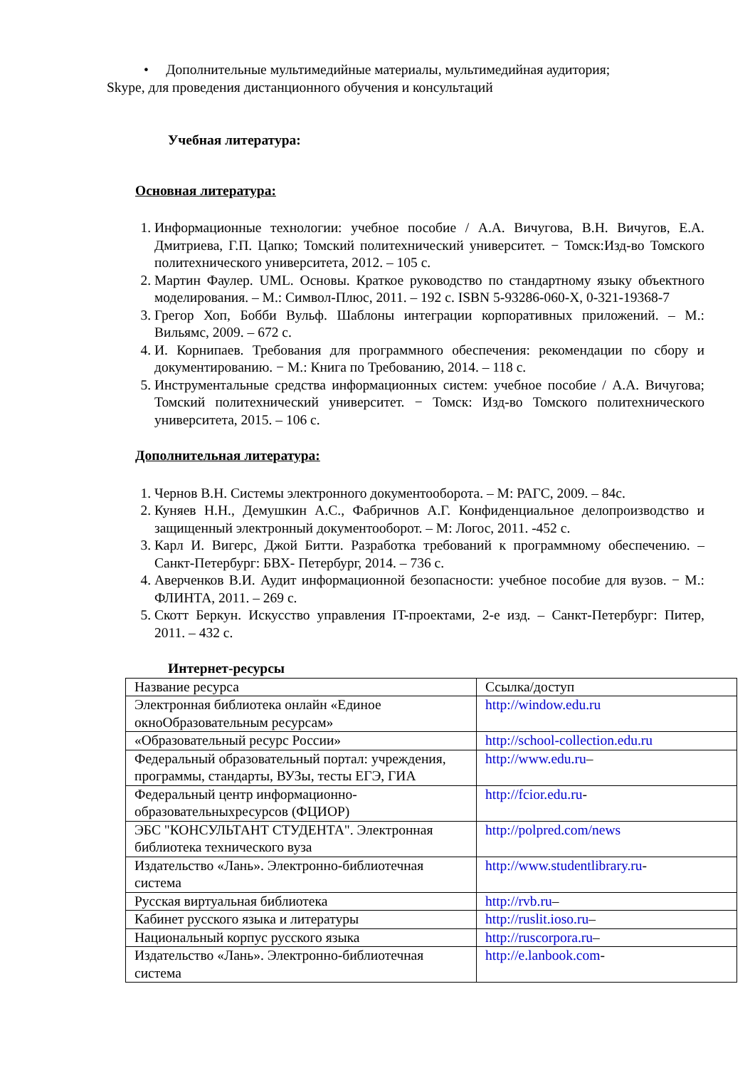• Дополнительные мультимедийные материалы, мультимедийная аудитория;
Skype, для проведения дистанционного обучения и консультаций
Учебная литература:
Основная литература:
1. Информационные технологии: учебное пособие / А.А. Вичугова, В.Н. Вичугов, Е.А. Дмитриева, Г.П. Цапко; Томский политехнический университет. − Томск:Изд-во Томского политехнического университета, 2012. – 105 с.
2. Мартин Фаулер. UML. Основы. Краткое руководство по стандартному языку объектного моделирования. – М.: Символ-Плюс, 2011. – 192 с. ISBN 5-93286-060-X, 0-321-19368-7
3. Грегор Хоп, Бобби Вульф. Шаблоны интеграции корпоративных приложений. – М.: Вильямс, 2009. – 672 с.
4. И. Корнипаев. Требования для программного обеспечения: рекомендации по сбору и документированию. − М.: Книга по Требованию, 2014. – 118 с.
5. Инструментальные средства информационных систем: учебное пособие / А.А. Вичугова; Томский политехнический университет. − Томск: Изд-во Томского политехнического университета, 2015. – 106 с.
Дополнительная литература:
1. Чернов В.Н. Системы электронного документооборота. – М: РАГС, 2009. – 84с.
2. Куняев Н.Н., Демушкин А.С., Фабричнов А.Г. Конфиденциальное делопроизводство и защищенный электронный документооборот. – М: Логос, 2011. -452 с.
3. Карл И. Вигерс, Джой Битти. Разработка требований к программному обеспечению. – Санкт-Петербург: БВХ- Петербург, 2014. – 736 с.
4. Аверченков В.И. Аудит информационной безопасности: учебное пособие для вузов. − М.: ФЛИНТА, 2011. – 269 с.
5. Скотт Беркун. Искусство управления IT-проектами, 2-е изд. – Санкт-Петербург: Питер, 2011. – 432 с.
Интернет-ресурсы
| Название ресурса | Ссылка/доступ |
| Электронная библиотека онлайн «Единое окноОбразовательным ресурсам» | http://window.edu.ru |
| «Образовательный ресурс России» | http://school-collection.edu.ru |
| Федеральный образовательный портал: учреждения, программы, стандарты, ВУЗы, тесты ЕГЭ, ГИА | http://www.edu.ru – |
| Федеральный центр информационно-образовательныхресурсов (ФЦИОР) | http://fcior.edu.ru - |
| ЭБС "КОНСУЛЬТАНТ СТУДЕНТА". Электронная библиотека технического вуза | http://polpred.com/news |
| Издательство «Лань». Электронно-библиотечная система | http://www.studentlibrary.ru - |
| Русская виртуальная библиотека | http://rvb.ru – |
| Кабинет русского языка и литературы | http://ruslit.ioso.ru – |
| Национальный корпус русского языка | http://ruscorpora.ru – |
| Издательство «Лань». Электронно-библиотечная система | http://e.lanbook.com - |